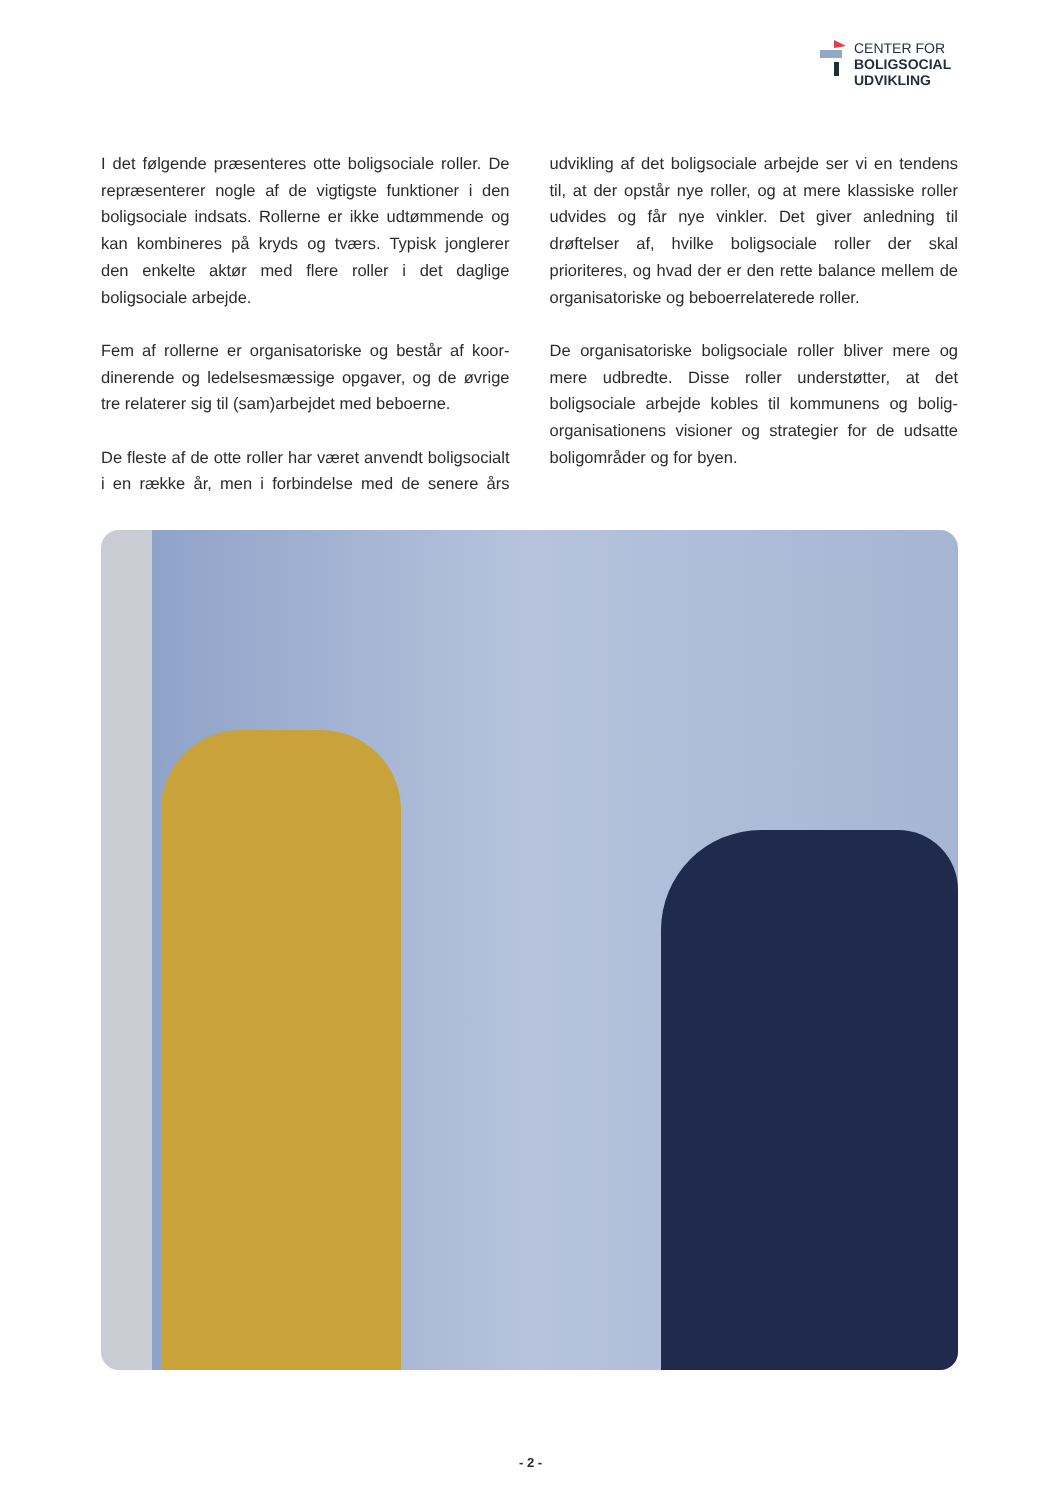CENTER FOR
BOLIGSOCIAL
UDVIKLING
I det følgende præsenteres otte boligsociale roller. De repræsenterer nogle af de vigtigste funktioner i den boligsociale indsats. Rollerne er ikke udtømmende og kan kombineres på kryds og tværs. Typisk jong­lerer den enkelte aktør med flere roller i det daglige boligsociale arbejde.
Fem af rollerne er organisatoriske og består af koor­dinerende og ledelsesmæssige opgaver, og de øvrige tre relaterer sig til (sam)arbejdet med beboerne.
De fleste af de otte roller har været anvendt boligsocialt i en række år, men i forbindelse med de senere års udvikling af det boligsociale arbejde ser vi en tendens til, at der opstår nye roller, og at mere klas­siske roller udvides og får nye vinkler. Det giver anled­ning til drøftelser af, hvilke boligsociale roller der skal prioriteres, og hvad der er den rette balance mellem de organisatoriske og beboerrelaterede roller.
De organisatoriske boligsociale roller bliver mere og mere udbredte. Disse roller understøtter, at det boligsociale arbejde kobles til kommunens og bolig­organisationens visioner og strategier for de udsatte boligområder og for byen.
- 2 -